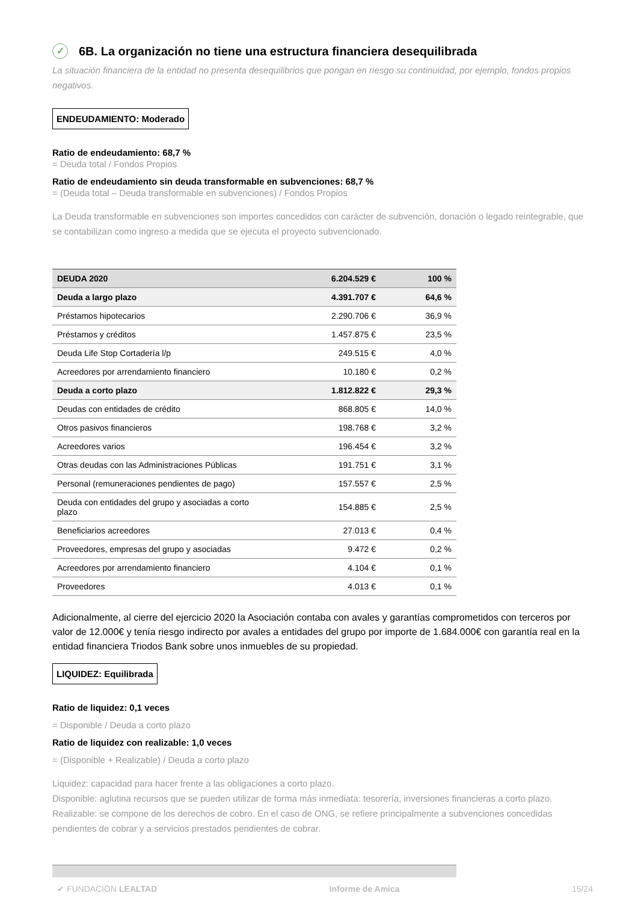✓ 6B. La organización no tiene una estructura financiera desequilibrada
La situación financiera de la entidad no presenta desequilibrios que pongan en riesgo su continuidad, por ejemplo, fondos propios negativos.
ENDEUDAMIENTO: Moderado
Ratio de endeudamiento: 68,7 %
= Deuda total / Fondos Propios
Ratio de endeudamiento sin deuda transformable en subvenciones: 68,7 %
= (Deuda total – Deuda transformable en subvenciones) / Fondos Propios
La Deuda transformable en subvenciones son importes concedidos con carácter de subvención, donación o legado reintegrable, que se contabilizan como ingreso a medida que se ejecuta el proyecto subvencionado.
| DEUDA 2020 | 6.204.529 € | 100 % |
| --- | --- | --- |
| Deuda a largo plazo | 4.391.707 € | 64,6 % |
| Préstamos hipotecarios | 2.290.706 € | 36,9 % |
| Préstamos y créditos | 1.457.875 € | 23,5 % |
| Deuda Life Stop Cortadería l/p | 249.515 € | 4,0 % |
| Acreedores por arrendamiento financiero | 10.180 € | 0,2 % |
| Deuda a corto plazo | 1.812.822 € | 29,3 % |
| Deudas con entidades de crédito | 868.805 € | 14,0 % |
| Otros pasivos financieros | 198.768 € | 3,2 % |
| Acreedores varios | 196.454 € | 3,2 % |
| Otras deudas con las Administraciones Públicas | 191.751 € | 3,1 % |
| Personal (remuneraciones pendientes de pago) | 157.557 € | 2,5 % |
| Deuda con entidades del grupo y asociadas a corto plazo | 154.885 € | 2,5 % |
| Beneficiarios acreedores | 27.013 € | 0,4 % |
| Proveedores, empresas del grupo y asociadas | 9.472 € | 0,2 % |
| Acreedores por arrendamiento financiero | 4.104 € | 0,1 % |
| Proveedores | 4.013 € | 0,1 % |
Adicionalmente, al cierre del ejercicio 2020 la Asociación contaba con avales y garantías comprometidos con terceros por valor de 12.000€ y tenía riesgo indirecto por avales a entidades del grupo por importe de 1.684.000€ con garantía real en la entidad financiera Triodos Bank sobre unos inmuebles de su propiedad.
LIQUIDEZ: Equilibrada
Ratio de liquidez: 0,1 veces
= Disponible / Deuda a corto plazo
Ratio de liquidez con realizable: 1,0 veces
= (Disponible + Realizable) / Deuda a corto plazo
Liquidez: capacidad para hacer frente a las obligaciones a corto plazo.
Disponible: aglutina recursos que se pueden utilizar de forma más inmediata: tesorería, inversiones financieras a corto plazo.
Realizable: se compone de los derechos de cobro. En el caso de ONG, se refiere principalmente a subvenciones concedidas pendientes de cobrar y a servicios prestados pendientes de cobrar.
✔ FUNDACIÓN LEALTAD Informe de Amica 15/24